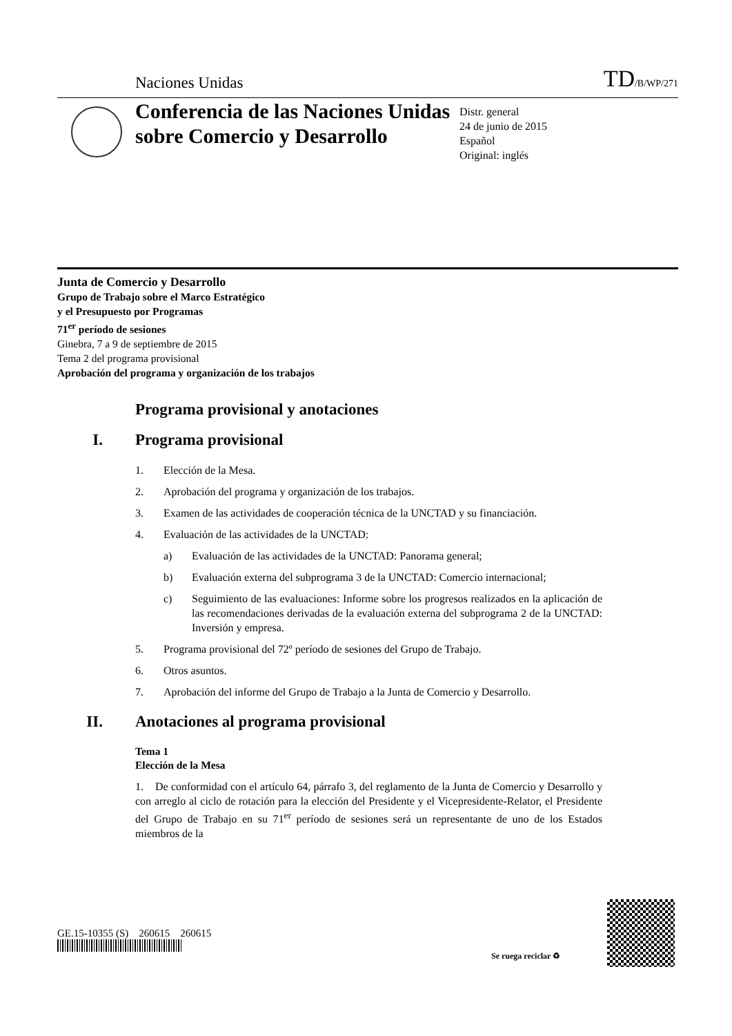Naciones Unidas
TD/B/WP/271
Conferencia de las Naciones Unidas sobre Comercio y Desarrollo
Distr. general
24 de junio de 2015
Español
Original: inglés
Junta de Comercio y Desarrollo
Grupo de Trabajo sobre el Marco Estratégico
y el Presupuesto por Programas
71<sup>er</sup> período de sesiones
Ginebra, 7 a 9 de septiembre de 2015
Tema 2 del programa provisional
Aprobación del programa y organización de los trabajos
Programa provisional y anotaciones
I. Programa provisional
1. Elección de la Mesa.
2. Aprobación del programa y organización de los trabajos.
3. Examen de las actividades de cooperación técnica de la UNCTAD y su financiación.
4. Evaluación de las actividades de la UNCTAD:
a) Evaluación de las actividades de la UNCTAD: Panorama general;
b) Evaluación externa del subprograma 3 de la UNCTAD: Comercio internacional;
c) Seguimiento de las evaluaciones: Informe sobre los progresos realizados en la aplicación de las recomendaciones derivadas de la evaluación externa del subprograma 2 de la UNCTAD: Inversión y empresa.
5. Programa provisional del 72º período de sesiones del Grupo de Trabajo.
6. Otros asuntos.
7. Aprobación del informe del Grupo de Trabajo a la Junta de Comercio y Desarrollo.
II. Anotaciones al programa provisional
Tema 1
Elección de la Mesa
1. De conformidad con el artículo 64, párrafo 3, del reglamento de la Junta de Comercio y Desarrollo y con arreglo al ciclo de rotación para la elección del Presidente y el Vicepresidente-Relator, el Presidente del Grupo de Trabajo en su 71<sup>er</sup> período de sesiones será un representante de uno de los Estados miembros de la
GE.15-10355 (S) 260615 260615
Se ruega reciclar ♻